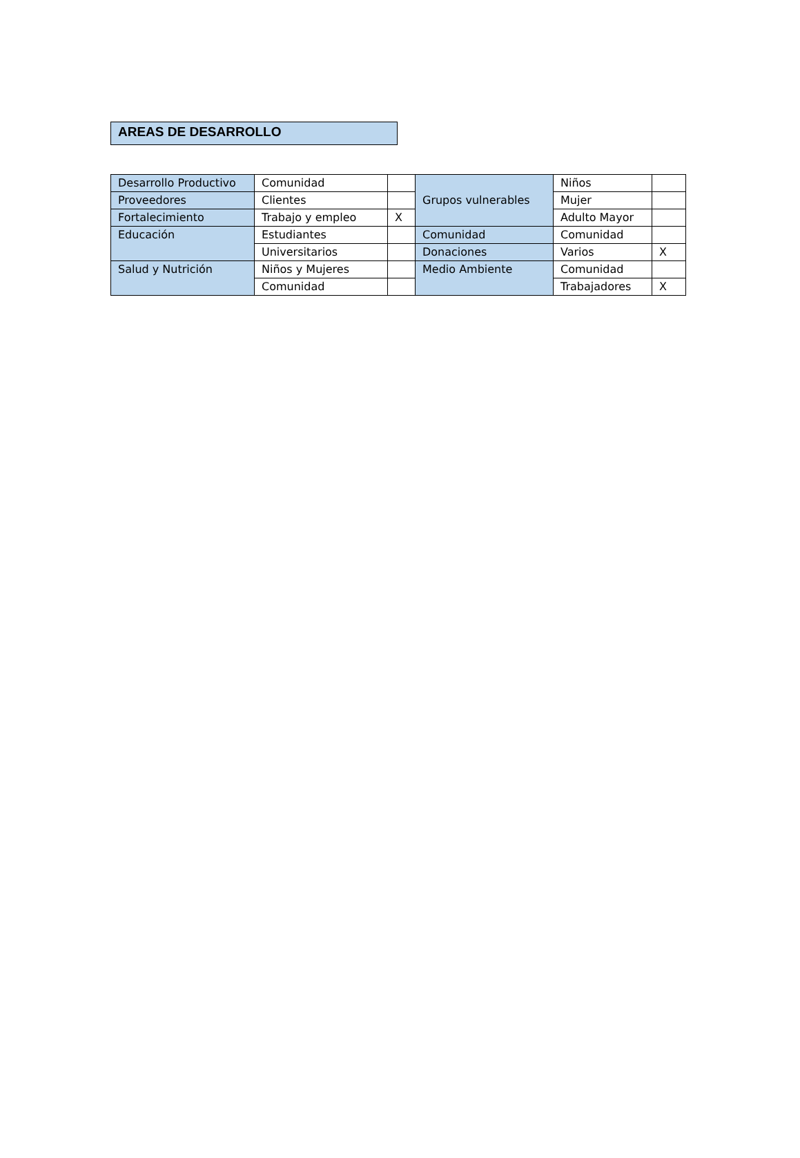AREAS DE DESARROLLO
| Desarrollo Productivo | Comunidad | | Grupos vulnerables | Niños | |
| Proveedores | Clientes | | | Mujer | |
| Fortalecimiento | Trabajo y empleo | X | | Adulto Mayor | |
| Educación | Estudiantes | | Comunidad | Comunidad | |
| | Universitarios | | Donaciones | Varios | X |
| Salud y Nutrición | Niños y Mujeres | | Medio Ambiente | Comunidad | |
| | Comunidad | | | Trabajadores | X |